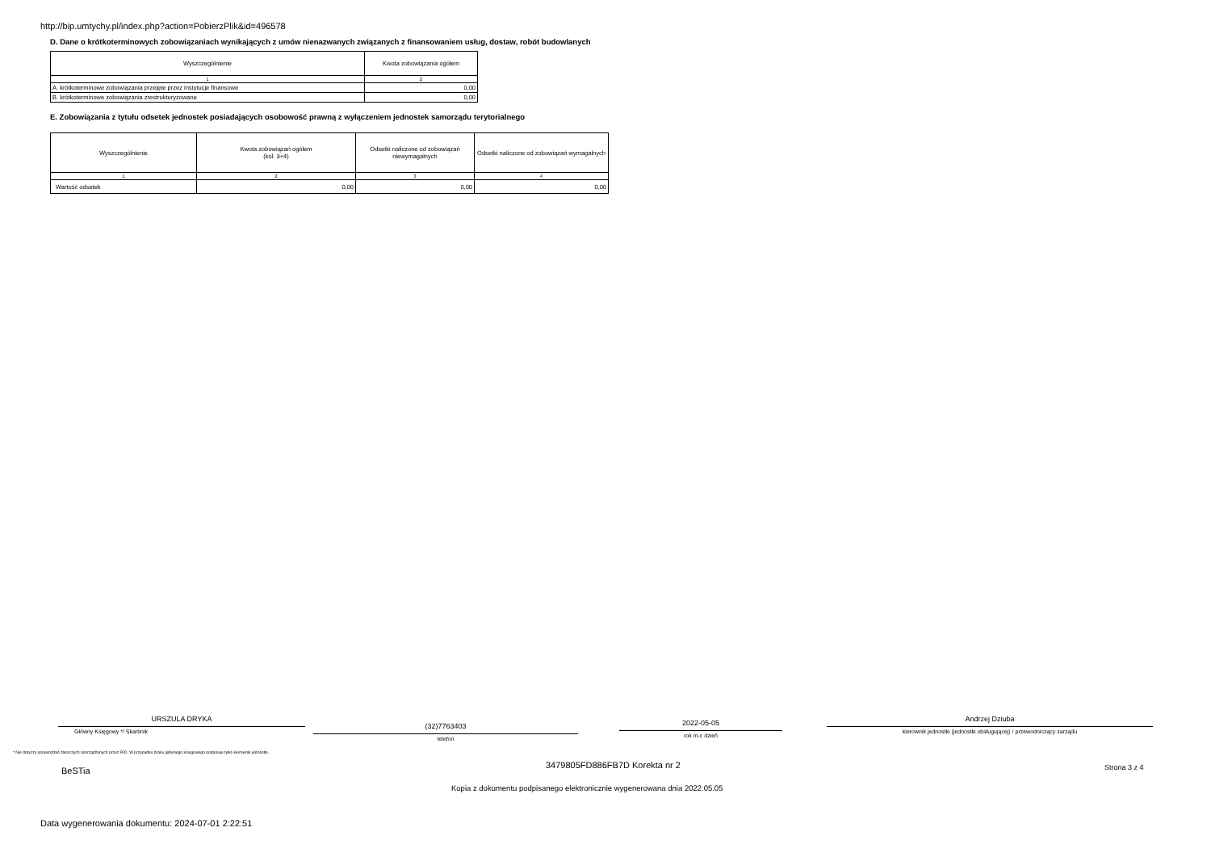http://bip.umtychy.pl/index.php?action=PobierzPlik&id=496578
D. Dane o krótkoterminowych zobowiązaniach wynikających z umów nienazwanych związanych z finansowaniem usług, dostaw, robót budowlanych
| Wyszczególnienie | Kwota zobowiązania ogółem |
| 1 | 2 |
| A. krótkoterminowe zobowiązania przejęte przez instytucje finansowe | 0,00 |
| B. krótkoterminowe zobowiązania zrestrukturyzowane | 0,00 |
E. Zobowiązania z tytułu odsetek jednostek posiadających osobowość prawną z wyłączeniem jednostek samorządu terytorialnego
| Wyszczególnienie | Kwota zobowiązań ogółem (kol. 3+4) | Odsetki naliczone od zobowiązań niewymagalnych | Odsetki naliczone od zobowiązań wymagalnych |
| 1 | 2 | 3 | 4 |
| Wartość odsetek | 0,00 | 0,00 | 0,00 |
URSZULA DRYKA
Główny Księgowy */ Skarbnik
(32)7763403
telefon
2022-05-05
rok m-c dzień
Andrzej Dziuba
kierownik jednostki (jednostki obsługującej) / przewodniczący zarządu
* Nie dotyczy sprawozdań zbiorczych sporządzanych przez RIO. W przypadku braku głównego księgowego podpisuje tylko kierownik jednostki.
3479805FD886FB7D Korekta nr 2
BeSTia Strona 3 z 4
Kopia z dokumentu podpisanego elektronicznie wygenerowana dnia 2022.05.05
Data wygenerowania dokumentu: 2024-07-01 2:22:51